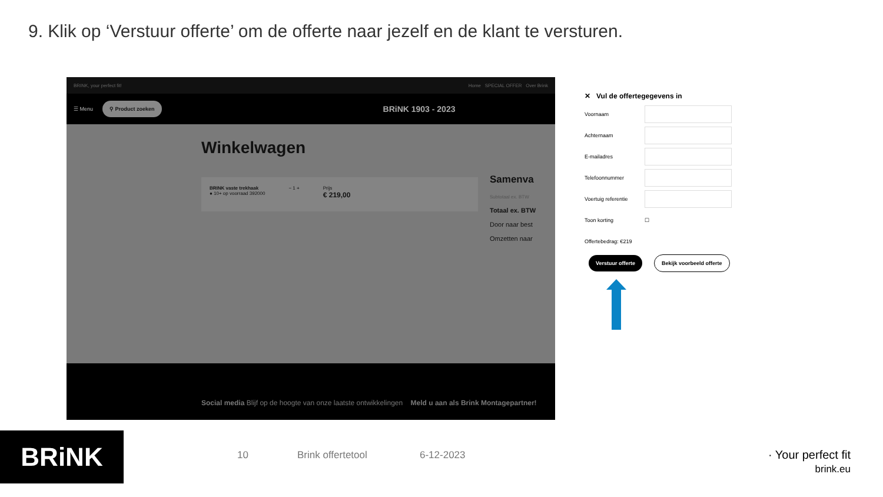9. Klik op ‘Verstuur offerte’ om de offerte naar jezelf en de klant te versturen.
BRINK, your perfect fit! Home SPECIAL OFFER Over Brink
☰ Menu ⚲ Product zoeken BRiNK 1903 - 2023
Winkelwagen
BRINK vaste trekhaak
● 10+ op voorraad 392000 − 1 + Prijs
€ 219,00
Samenva
Subtotaal ex. BTW
Totaal ex. BTW
Door naar best
Omzetten naar
Social media Blijf op de hoogte van onze laatste ontwikkelingen Meld u aan als Brink Montagepartner!
✕ Vul de offertegegevens in
Voornaam
Achternaam
E-mailadres
Telefoonnummer
Voertuig referentie
Toon korting ☐
Offertebedrag: €219
Verstuur offerte Bekijk voorbeeld offerte
BRiNK 10 Brink offertetool 6-12-2023
· Your perfect fit
brink.eu